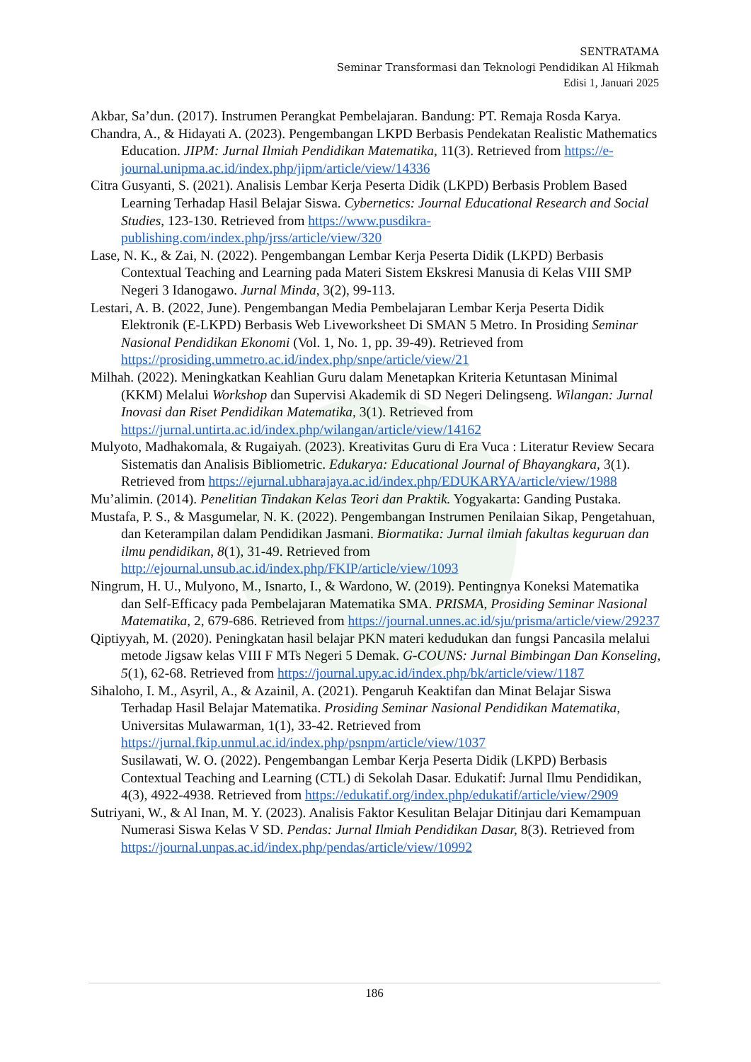SENTRATAMA
Seminar Transformasi dan Teknologi Pendidikan Al Hikmah
Edisi 1, Januari 2025
Akbar, Sa’dun. (2017). Instrumen Perangkat Pembelajaran. Bandung: PT. Remaja Rosda Karya.
Chandra, A., & Hidayati A. (2023). Pengembangan LKPD Berbasis Pendekatan Realistic Mathematics Education. JIPM: Jurnal Ilmiah Pendidikan Matematika, 11(3). Retrieved from https://e-journal.unipma.ac.id/index.php/jipm/article/view/14336
Citra Gusyanti, S. (2021). Analisis Lembar Kerja Peserta Didik (LKPD) Berbasis Problem Based Learning Terhadap Hasil Belajar Siswa. Cybernetics: Journal Educational Research and Social Studies, 123-130. Retrieved from https://www.pusdikra-publishing.com/index.php/jrss/article/view/320
Lase, N. K., & Zai, N. (2022). Pengembangan Lembar Kerja Peserta Didik (LKPD) Berbasis Contextual Teaching and Learning pada Materi Sistem Ekskresi Manusia di Kelas VIII SMP Negeri 3 Idanogawo. Jurnal Minda, 3(2), 99-113.
Lestari, A. B. (2022, June). Pengembangan Media Pembelajaran Lembar Kerja Peserta Didik Elektronik (E-LKPD) Berbasis Web Liveworksheet Di SMAN 5 Metro. In Prosiding Seminar Nasional Pendidikan Ekonomi (Vol. 1, No. 1, pp. 39-49). Retrieved from https://prosiding.ummetro.ac.id/index.php/snpe/article/view/21
Milhah. (2022). Meningkatkan Keahlian Guru dalam Menetapkan Kriteria Ketuntasan Minimal (KKM) Melalui Workshop dan Supervisi Akademik di SD Negeri Delingseng. Wilangan: Jurnal Inovasi dan Riset Pendidikan Matematika, 3(1). Retrieved from https://jurnal.untirta.ac.id/index.php/wilangan/article/view/14162
Mulyoto, Madhakomala, & Rugaiyah. (2023). Kreativitas Guru di Era Vuca : Literatur Review Secara Sistematis dan Analisis Bibliometric. Edukarya: Educational Journal of Bhayangkara, 3(1). Retrieved from https://ejurnal.ubharajaya.ac.id/index.php/EDUKARYA/article/view/1988
Mu’alimin. (2014). Penelitian Tindakan Kelas Teori dan Praktik. Yogyakarta: Ganding Pustaka.
Mustafa, P. S., & Masgumelar, N. K. (2022). Pengembangan Instrumen Penilaian Sikap, Pengetahuan, dan Keterampilan dalam Pendidikan Jasmani. Biormatika: Jurnal ilmiah fakultas keguruan dan ilmu pendidikan, 8(1), 31-49. Retrieved from http://ejournal.unsub.ac.id/index.php/FKIP/article/view/1093
Ningrum, H. U., Mulyono, M., Isnarto, I., & Wardono, W. (2019). Pentingnya Koneksi Matematika dan Self-Efficacy pada Pembelajaran Matematika SMA. PRISMA, Prosiding Seminar Nasional Matematika, 2, 679-686. Retrieved from https://journal.unnes.ac.id/sju/prisma/article/view/29237
Qiptiyyah, M. (2020). Peningkatan hasil belajar PKN materi kedudukan dan fungsi Pancasila melalui metode Jigsaw kelas VIII F MTs Negeri 5 Demak. G-COUNS: Jurnal Bimbingan Dan Konseling, 5(1), 62-68. Retrieved from https://journal.upy.ac.id/index.php/bk/article/view/1187
Sihaloho, I. M., Asyril, A., & Azainil, A. (2021). Pengaruh Keaktifan dan Minat Belajar Siswa Terhadap Hasil Belajar Matematika. Prosiding Seminar Nasional Pendidikan Matematika, Universitas Mulawarman, 1(1), 33-42. Retrieved from https://jurnal.fkip.unmul.ac.id/index.php/psnpm/article/view/1037
Susilawati, W. O. (2022). Pengembangan Lembar Kerja Peserta Didik (LKPD) Berbasis Contextual Teaching and Learning (CTL) di Sekolah Dasar. Edukatif: Jurnal Ilmu Pendidikan, 4(3), 4922-4938. Retrieved from https://edukatif.org/index.php/edukatif/article/view/2909
Sutriyani, W., & Al Inan, M. Y. (2023). Analisis Faktor Kesulitan Belajar Ditinjau dari Kemampuan Numerasi Siswa Kelas V SD. Pendas: Jurnal Ilmiah Pendidikan Dasar, 8(3). Retrieved from https://journal.unpas.ac.id/index.php/pendas/article/view/10992
186